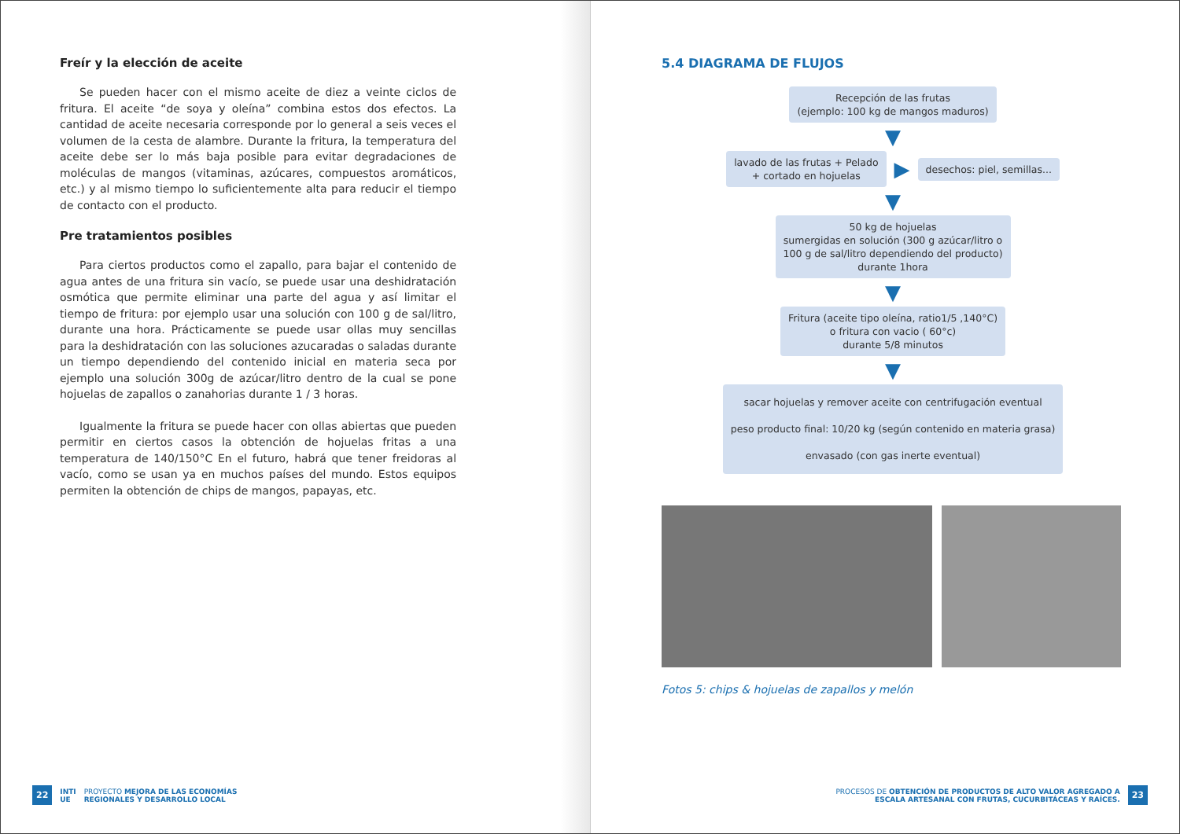Freír y la elección de aceite
Se pueden hacer con el mismo aceite de diez a veinte ciclos de fritura. El aceite “de soya y oleína” combina estos dos efectos. La cantidad de aceite necesaria corresponde por lo general a seis veces el volumen de la cesta de alambre. Durante la fritura, la temperatura del aceite debe ser lo más baja posible para evitar degradaciones de moléculas de mangos (vitaminas, azúcares, compuestos aromáticos, etc.) y al mismo tiempo lo suficientemente alta para reducir el tiempo de contacto con el producto.
Pre tratamientos posibles
Para ciertos productos como el zapallo, para bajar el contenido de agua antes de una fritura sin vacío, se puede usar una deshidratación osmótica que permite eliminar una parte del agua y así limitar el tiempo de fritura: por ejemplo usar una solución con 100 g de sal/litro, durante una hora. Prácticamente se puede usar ollas muy sencillas para la deshidratación con las soluciones azucaradas o saladas durante un tiempo dependiendo del contenido inicial en materia seca por ejemplo una solución 300g de azúcar/litro dentro de la cual se pone hojuelas de zapallos o zanahorias durante 1 / 3 horas.
Igualmente la fritura se puede hacer con ollas abiertas que pueden permitir en ciertos casos la obtención de hojuelas fritas a una temperatura de 140/150°C En el futuro, habrá que tener freidoras al vacío, como se usan ya en muchos países del mundo. Estos equipos permiten la obtención de chips de mangos, papayas, etc.
22 INTI
UE PROYECTO MEJORA DE LAS ECONOMÍAS
REGIONALES Y DESARROLLO LOCAL
5.4 DIAGRAMA DE FLUJOS
Recepción de las frutas
(ejemplo: 100 kg de mangos maduros)
▼
lavado de las frutas + Pelado
+ cortado en hojuelas
▶
desechos: piel, semillas...
▼
50 kg de hojuelas
sumergidas en solución (300 g azúcar/litro o
100 g de sal/litro dependiendo del producto)
durante 1hora
▼
Fritura (aceite tipo oleína, ratio1/5 ,140°C)
o fritura con vacio ( 60°c)
durante 5/8 minutos
▼
sacar hojuelas y remover aceite con centrifugación eventual
peso producto final: 10/20 kg (según contenido en materia grasa)
envasado (con gas inerte eventual)
Fotos 5: chips & hojuelas de zapallos y melón
PROCESOS DE OBTENCIÓN DE PRODUCTOS DE ALTO VALOR AGREGADO A
ESCALA ARTESANAL CON FRUTAS, CUCURBITÁCEAS Y RAÍCES. 23